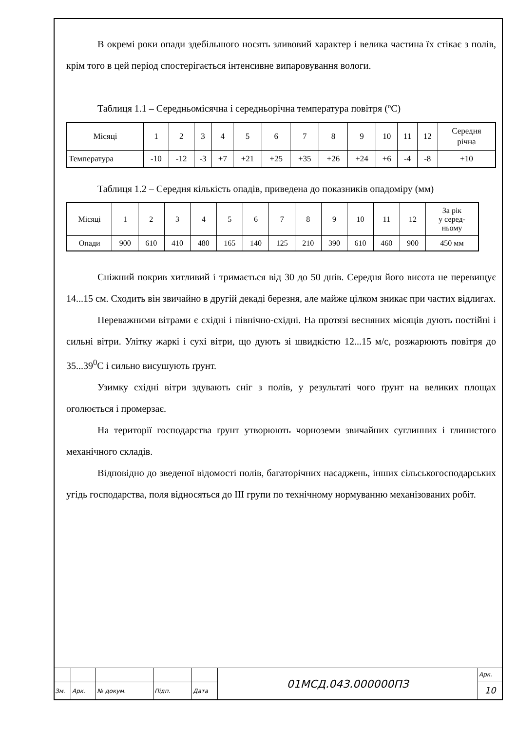В окремі роки опади здебільшого носять зливовий характер і велика частина їх стікає з полів, крім того в цей період спостерігається інтенсивне випаровування вологи.
Таблиця 1.1 – Середньомісячна і середньорічна температура повітря (ºС)
| Місяці | 1 | 2 | 3 | 4 | 5 | 6 | 7 | 8 | 9 | 10 | 11 | 12 | Середня річна |
| Температура | -10 | -12 | -3 | +7 | +21 | +25 | +35 | +26 | +24 | +6 | -4 | -8 | +10 |
Таблиця 1.2 – Середня кількість опадів, приведена до показників опадоміру (мм)
| Місяці | 1 | 2 | 3 | 4 | 5 | 6 | 7 | 8 | 9 | 10 | 11 | 12 | За рік у серед- ньому |
| Опади | 900 | 610 | 410 | 480 | 165 | 140 | 125 | 210 | 390 | 610 | 460 | 900 | 450 мм |
Сніжний покрив хитливий і тримається від 30 до 50 днів. Середня його висота не перевищує 14...15 см. Сходить він звичайно в другій декаді березня, але майже цілком зникає при частих відлигах.
Переважними вітрами є східні і північно-східні. На протязі весняних місяців дують постійні і сильні вітри. Улітку жаркі і сухі вітри, що дують зі швидкістю 12...15 м/с, розжарюють повітря до 35...39<sup>0</sup>С і сильно висушують ґрунт.
Узимку східні вітри здувають сніг з полів, у результаті чого ґрунт на великих площах оголюється і промерзає.
На території господарства ґрунт утворюють чорноземи звичайних суглинних і глинистого механічного складів.
Відповідно до зведеної відомості полів, багаторічних насаджень, інших сільськогосподарських угідь господарства, поля відносяться до ІІІ групи по технічному нормуванню механізованих робіт.
| | | | | | 01МСД.043.000000ПЗ | Арк. |
| | | | | | | 10 |
| Зм. | Арк. | № докум. | Підп. | Дата | | |